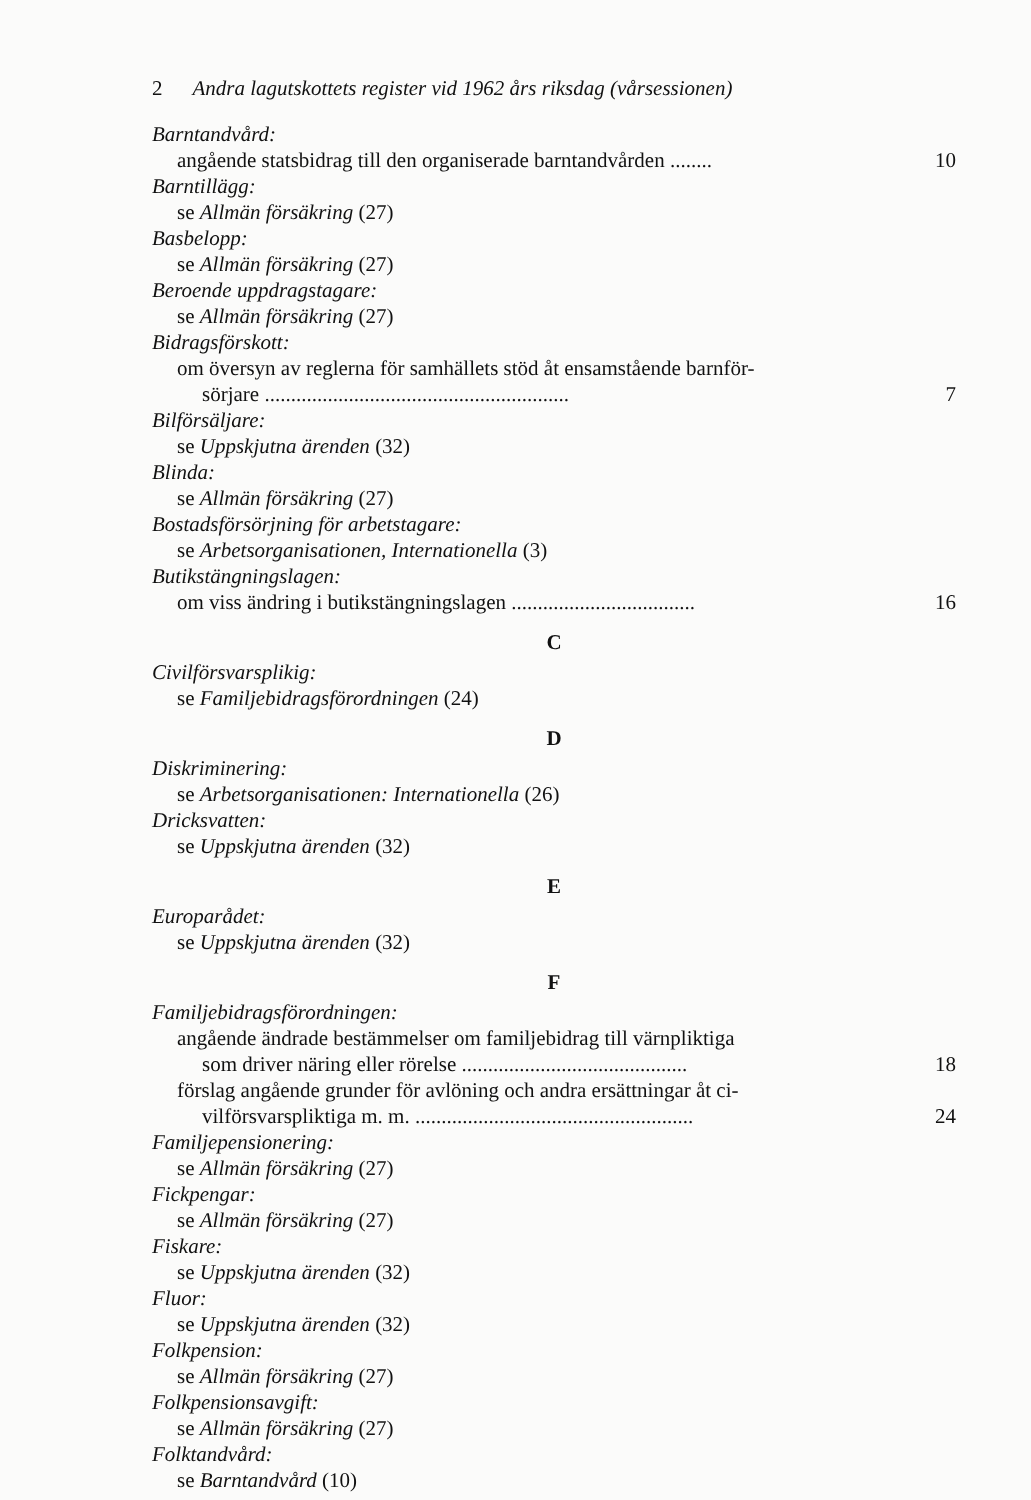2 Andra lagutskottets register vid 1962 års riksdag (vårsessionen)
Barntandvård:
angående statsbidrag till den organiserade barntandvården ........ 10
Barntillägg:
se Allmän försäkring (27)
Basbelopp:
se Allmän försäkring (27)
Beroende uppdragstagare:
se Allmän försäkring (27)
Bidragsförskott:
om översyn av reglerna för samhällets stöd åt ensamstående barnför-
sörjare .......................................................... 7
Bilförsäljare:
se Uppskjutna ärenden (32)
Blinda:
se Allmän försäkring (27)
Bostadsförsörjning för arbetstagare:
se Arbetsorganisationen, Internationella (3)
Butikstängningslagen:
om viss ändring i butikstängningslagen ................................... 16
C
Civilförsvarsplikig:
se Familjebidragsförordningen (24)
D
Diskriminering:
se Arbetsorganisationen: Internationella (26)
Dricksvatten:
se Uppskjutna ärenden (32)
E
Europarådet:
se Uppskjutna ärenden (32)
F
Familjebidragsförordningen:
angående ändrade bestämmelser om familjebidrag till värnpliktiga
som driver näring eller rörelse ........................................... 18
förslag angående grunder för avlöning och andra ersättningar åt ci-
vilförsvarspliktiga m. m. ..................................................... 24
Familjepensionering:
se Allmän försäkring (27)
Fickpengar:
se Allmän försäkring (27)
Fiskare:
se Uppskjutna ärenden (32)
Fluor:
se Uppskjutna ärenden (32)
Folkpension:
se Allmän försäkring (27)
Folkpensionsavgift:
se Allmän försäkring (27)
Folktandvård:
se Barntandvård (10)